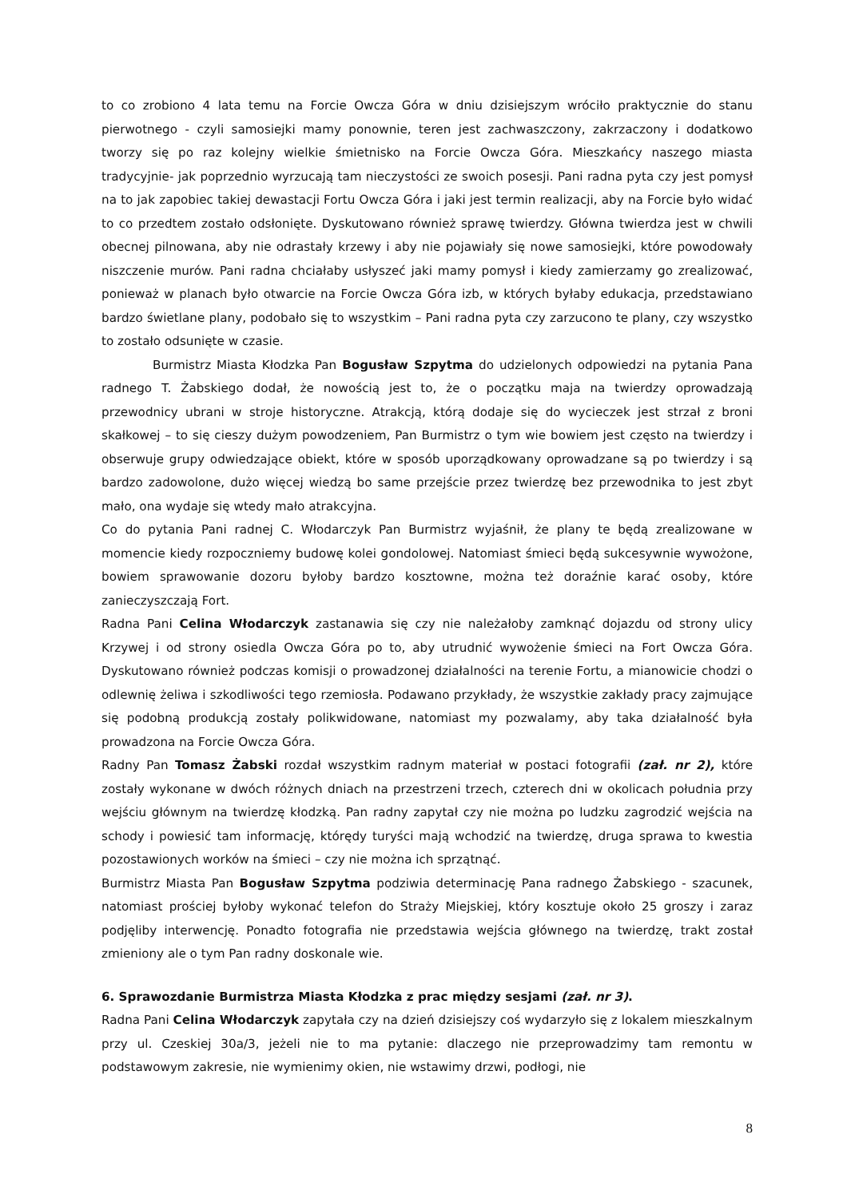to co zrobiono 4 lata temu na Forcie Owcza Góra w dniu dzisiejszym wróciło praktycznie do stanu pierwotnego - czyli samosiejki mamy ponownie, teren jest zachwaszczony, zakrzaczony i dodatkowo tworzy się po raz kolejny wielkie śmietnisko na Forcie Owcza Góra. Mieszkańcy naszego miasta tradycyjnie- jak poprzednio wyrzucają tam nieczystości ze swoich posesji. Pani radna pyta czy jest pomysł na to jak zapobiec takiej dewastacji Fortu Owcza Góra i jaki jest termin realizacji, aby na Forcie było widać to co przedtem zostało odsłonięte. Dyskutowano również sprawę twierdzy. Główna twierdza jest w chwili obecnej pilnowana, aby nie odrastały krzewy i aby nie pojawiały się nowe samosiejki, które powodowały niszczenie murów. Pani radna chciałaby usłyszeć jaki mamy pomysł i kiedy zamierzamy go zrealizować, ponieważ w planach było otwarcie na Forcie Owcza Góra izb, w których byłaby edukacja, przedstawiano bardzo świetlane plany, podobało się to wszystkim – Pani radna pyta czy zarzucono te plany, czy wszystko to zostało odsunięte w czasie.
Burmistrz Miasta Kłodzka Pan Bogusław Szpytma do udzielonych odpowiedzi na pytania Pana radnego T. Żabskiego dodał, że nowością jest to, że o początku maja na twierdzy oprowadzają przewodnicy ubrani w stroje historyczne. Atrakcją, którą dodaje się do wycieczek jest strzał z broni skałkowej – to się cieszy dużym powodzeniem, Pan Burmistrz o tym wie bowiem jest często na twierdzy i obserwuje grupy odwiedzające obiekt, które w sposób uporządkowany oprowadzane są po twierdzy i są bardzo zadowolone, dużo więcej wiedzą bo same przejście przez twierdzę bez przewodnika to jest zbyt mało, ona wydaje się wtedy mało atrakcyjna.
Co do pytania Pani radnej C. Włodarczyk Pan Burmistrz wyjaśnił, że plany te będą zrealizowane w momencie kiedy rozpoczniemy budowę kolei gondolowej. Natomiast śmieci będą sukcesywnie wywożone, bowiem sprawowanie dozoru byłoby bardzo kosztowne, można też doraźnie karać osoby, które zanieczyszczają Fort.
Radna Pani Celina Włodarczyk zastanawia się czy nie należałoby zamknąć dojazdu od strony ulicy Krzywej i od strony osiedla Owcza Góra po to, aby utrudnić wywożenie śmieci na Fort Owcza Góra. Dyskutowano również podczas komisji o prowadzonej działalności na terenie Fortu, a mianowicie chodzi o odlewnię żeliwa i szkodliwości tego rzemiosła. Podawano przykłady, że wszystkie zakłady pracy zajmujące się podobną produkcją zostały polikwidowane, natomiast my pozwalamy, aby taka działalność była prowadzona na Forcie Owcza Góra.
Radny Pan Tomasz Żabski rozdał wszystkim radnym materiał w postaci fotografii (zał. nr 2), które zostały wykonane w dwóch różnych dniach na przestrzeni trzech, czterech dni w okolicach południa przy wejściu głównym na twierdzę kłodzką. Pan radny zapytał czy nie można po ludzku zagrodzić wejścia na schody i powiesić tam informację, którędy turyści mają wchodzić na twierdzę, druga sprawa to kwestia pozostawionych worków na śmieci – czy nie można ich sprzątnąć.
Burmistrz Miasta Pan Bogusław Szpytma podziwia determinację Pana radnego Żabskiego - szacunek, natomiast prościej byłoby wykonać telefon do Straży Miejskiej, który kosztuje około 25 groszy i zaraz podjęliby interwencję. Ponadto fotografia nie przedstawia wejścia głównego na twierdzę, trakt został zmieniony ale o tym Pan radny doskonale wie.
6. Sprawozdanie Burmistrza Miasta Kłodzka z prac między sesjami (zał. nr 3).
Radna Pani Celina Włodarczyk zapytała czy na dzień dzisiejszy coś wydarzyło się z lokalem mieszkalnym przy ul. Czeskiej 30a/3, jeżeli nie to ma pytanie: dlaczego nie przeprowadzimy tam remontu w podstawowym zakresie, nie wymienimy okien, nie wstawimy drzwi, podłogi, nie
8